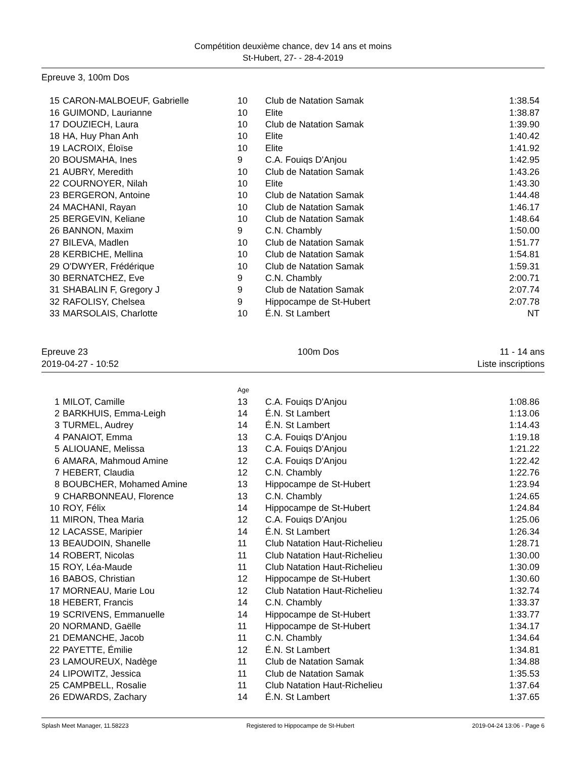Compétition deuxième chance, dev 14 ans et moins
St-Hubert, 27- - 28-4-2019
Epreuve 3, 100m Dos
| 15 | CARON-MALBOEUF, Gabrielle | 10 | Club de Natation Samak | 1:38.54 |
| 16 | GUIMOND, Laurianne | 10 | Elite | 1:38.87 |
| 17 | DOUZIECH, Laura | 10 | Club de Natation Samak | 1:39.90 |
| 18 | HA, Huy Phan Anh | 10 | Elite | 1:40.42 |
| 19 | LACROIX, Éloïse | 10 | Elite | 1:41.92 |
| 20 | BOUSMAHA, Ines | 9 | C.A. Fouiqs D'Anjou | 1:42.95 |
| 21 | AUBRY, Meredith | 10 | Club de Natation Samak | 1:43.26 |
| 22 | COURNOYER, Nilah | 10 | Elite | 1:43.30 |
| 23 | BERGERON, Antoine | 10 | Club de Natation Samak | 1:44.48 |
| 24 | MACHANI, Rayan | 10 | Club de Natation Samak | 1:46.17 |
| 25 | BERGEVIN, Keliane | 10 | Club de Natation Samak | 1:48.64 |
| 26 | BANNON, Maxim | 9 | C.N. Chambly | 1:50.00 |
| 27 | BILEVA, Madlen | 10 | Club de Natation Samak | 1:51.77 |
| 28 | KERBICHE, Mellina | 10 | Club de Natation Samak | 1:54.81 |
| 29 | O'DWYER, Frédérique | 10 | Club de Natation Samak | 1:59.31 |
| 30 | BERNATCHEZ, Eve | 9 | C.N. Chambly | 2:00.71 |
| 31 | SHABALIN F, Gregory J | 9 | Club de Natation Samak | 2:07.74 |
| 32 | RAFOLISY, Chelsea | 9 | Hippocampe de St-Hubert | 2:07.78 |
| 33 | MARSOLAIS, Charlotte | 10 | É.N. St Lambert | NT |
Epreuve 23
2019-04-27 - 10:52
100m Dos 11 - 14 ans
Liste inscriptions
| | | Age | | |
| 1 | MILOT, Camille | 13 | C.A. Fouiqs D'Anjou | 1:08.86 |
| 2 | BARKHUIS, Emma-Leigh | 14 | É.N. St Lambert | 1:13.06 |
| 3 | TURMEL, Audrey | 14 | É.N. St Lambert | 1:14.43 |
| 4 | PANAIOT, Emma | 13 | C.A. Fouiqs D'Anjou | 1:19.18 |
| 5 | ALIOUANE, Melissa | 13 | C.A. Fouiqs D'Anjou | 1:21.22 |
| 6 | AMARA, Mahmoud Amine | 12 | C.A. Fouiqs D'Anjou | 1:22.42 |
| 7 | HEBERT, Claudia | 12 | C.N. Chambly | 1:22.76 |
| 8 | BOUBCHER, Mohamed Amine | 13 | Hippocampe de St-Hubert | 1:23.94 |
| 9 | CHARBONNEAU, Florence | 13 | C.N. Chambly | 1:24.65 |
| 10 | ROY, Félix | 14 | Hippocampe de St-Hubert | 1:24.84 |
| 11 | MIRON, Thea Maria | 12 | C.A. Fouiqs D'Anjou | 1:25.06 |
| 12 | LACASSE, Maripier | 14 | É.N. St Lambert | 1:26.34 |
| 13 | BEAUDOIN, Shanelle | 11 | Club Natation Haut-Richelieu | 1:28.71 |
| 14 | ROBERT, Nicolas | 11 | Club Natation Haut-Richelieu | 1:30.00 |
| 15 | ROY, Léa-Maude | 11 | Club Natation Haut-Richelieu | 1:30.09 |
| 16 | BABOS, Christian | 12 | Hippocampe de St-Hubert | 1:30.60 |
| 17 | MORNEAU, Marie Lou | 12 | Club Natation Haut-Richelieu | 1:32.74 |
| 18 | HEBERT, Francis | 14 | C.N. Chambly | 1:33.37 |
| 19 | SCRIVENS, Emmanuelle | 14 | Hippocampe de St-Hubert | 1:33.77 |
| 20 | NORMAND, Gaëlle | 11 | Hippocampe de St-Hubert | 1:34.17 |
| 21 | DEMANCHE, Jacob | 11 | C.N. Chambly | 1:34.64 |
| 22 | PAYETTE, Émilie | 12 | É.N. St Lambert | 1:34.81 |
| 23 | LAMOUREUX, Nadège | 11 | Club de Natation Samak | 1:34.88 |
| 24 | LIPOWITZ, Jessica | 11 | Club de Natation Samak | 1:35.53 |
| 25 | CAMPBELL, Rosalie | 11 | Club Natation Haut-Richelieu | 1:37.64 |
| 26 | EDWARDS, Zachary | 14 | É.N. St Lambert | 1:37.65 |
Splash Meet Manager, 11.58223 Registered to Hippocampe de St-Hubert 2019-04-24 13:06 - Page 6